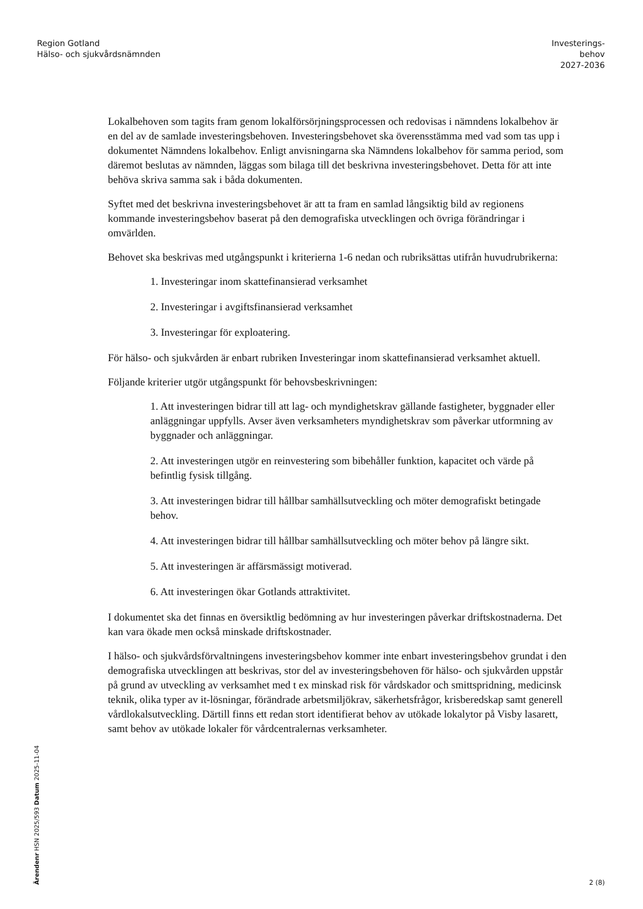Region Gotland
Hälso- och sjukvårdsnämnden
Investerings-
behov
2027-2036
Lokalbehoven som tagits fram genom lokalförsörjningsprocessen och redovisas i nämndens lokalbehov är en del av de samlade investeringsbehoven. Investeringsbehovet ska överensstämma med vad som tas upp i dokumentet Nämndens lokalbehov. Enligt anvisningarna ska Nämndens lokalbehov för samma period, som däremot beslutas av nämnden, läggas som bilaga till det beskrivna investeringsbehovet. Detta för att inte behöva skriva samma sak i båda dokumenten.
Syftet med det beskrivna investeringsbehovet är att ta fram en samlad långsiktig bild av regionens kommande investeringsbehov baserat på den demografiska utvecklingen och övriga förändringar i omvärlden.
Behovet ska beskrivas med utgångspunkt i kriterierna 1-6 nedan och rubriksättas utifrån huvudrubrikerna:
1. Investeringar inom skattefinansierad verksamhet
2. Investeringar i avgiftsfinansierad verksamhet
3. Investeringar för exploatering.
För hälso- och sjukvården är enbart rubriken Investeringar inom skattefinansierad verksamhet aktuell.
Följande kriterier utgör utgångspunkt för behovsbeskrivningen:
1. Att investeringen bidrar till att lag- och myndighetskrav gällande fastigheter, byggnader eller anläggningar uppfylls. Avser även verksamheters myndighetskrav som påverkar utformning av byggnader och anläggningar.
2. Att investeringen utgör en reinvestering som bibehåller funktion, kapacitet och värde på befintlig fysisk tillgång.
3. Att investeringen bidrar till hållbar samhällsutveckling och möter demografiskt betingade behov.
4. Att investeringen bidrar till hållbar samhällsutveckling och möter behov på längre sikt.
5. Att investeringen är affärsmässigt motiverad.
6. Att investeringen ökar Gotlands attraktivitet.
I dokumentet ska det finnas en översiktlig bedömning av hur investeringen påverkar driftskostnaderna. Det kan vara ökade men också minskade driftskostnader.
I hälso- och sjukvårdsförvaltningens investeringsbehov kommer inte enbart investeringsbehov grundat i den demografiska utvecklingen att beskrivas, stor del av investeringsbehoven för hälso- och sjukvården uppstår på grund av utveckling av verksamhet med t ex minskad risk för vårdskador och smittspridning, medicinsk teknik, olika typer av it-lösningar, förändrade arbetsmiljökrav, säkerhetsfrågor, krisberedskap samt generell vårdlokalsutveckling. Därtill finns ett redan stort identifierat behov av utökade lokalytor på Visby lasarett, samt behov av utökade lokaler för vårdcentralernas verksamheter.
Ärendenr HSN 2025/593 Datum 2025-11-04
2 (8)